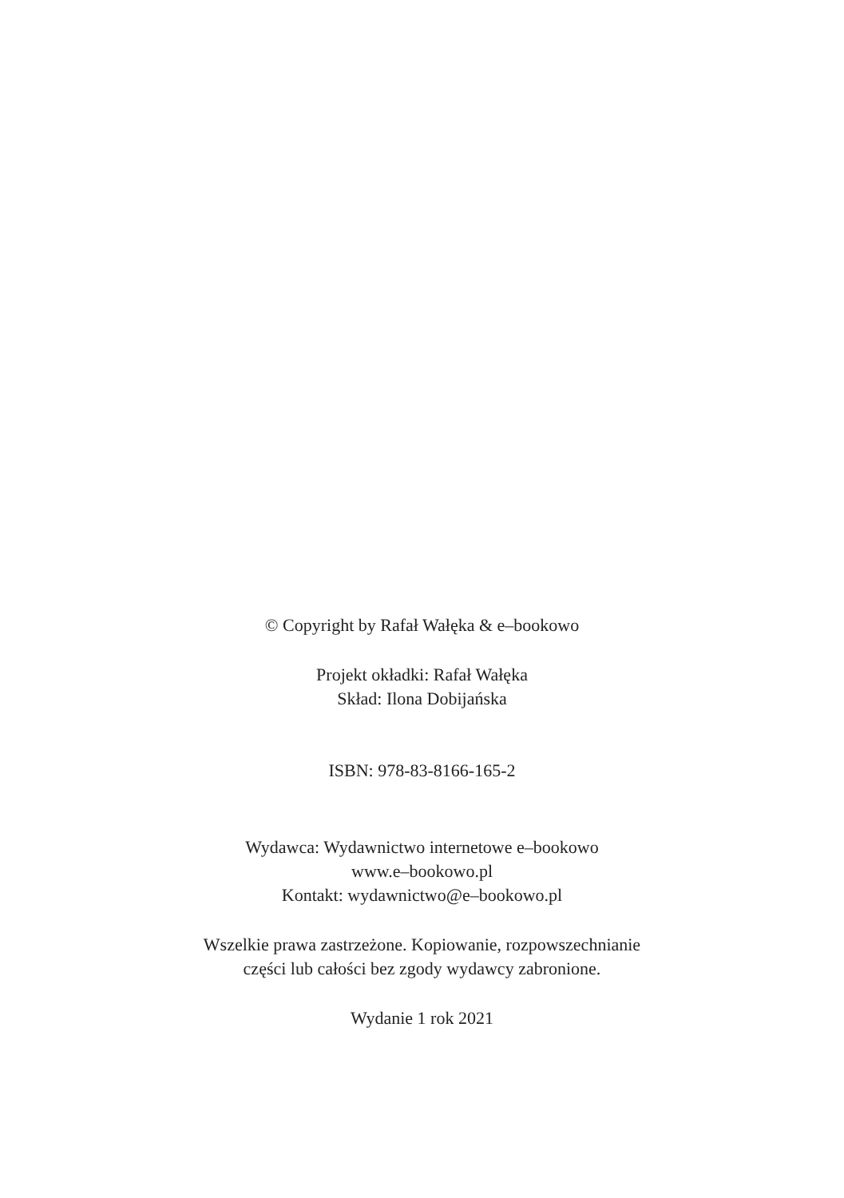© Copyright by Rafał Wałęka & e–bookowo
Projekt okładki: Rafał Wałęka
Skład: Ilona Dobijańska
ISBN: 978-83-8166-165-2
Wydawca: Wydawnictwo internetowe e–bookowo
www.e–bookowo.pl
Kontakt: wydawnictwo@e–bookowo.pl
Wszelkie prawa zastrzeżone. Kopiowanie, rozpowszechnianie
części lub całości bez zgody wydawcy zabronione.
Wydanie 1 rok 2021